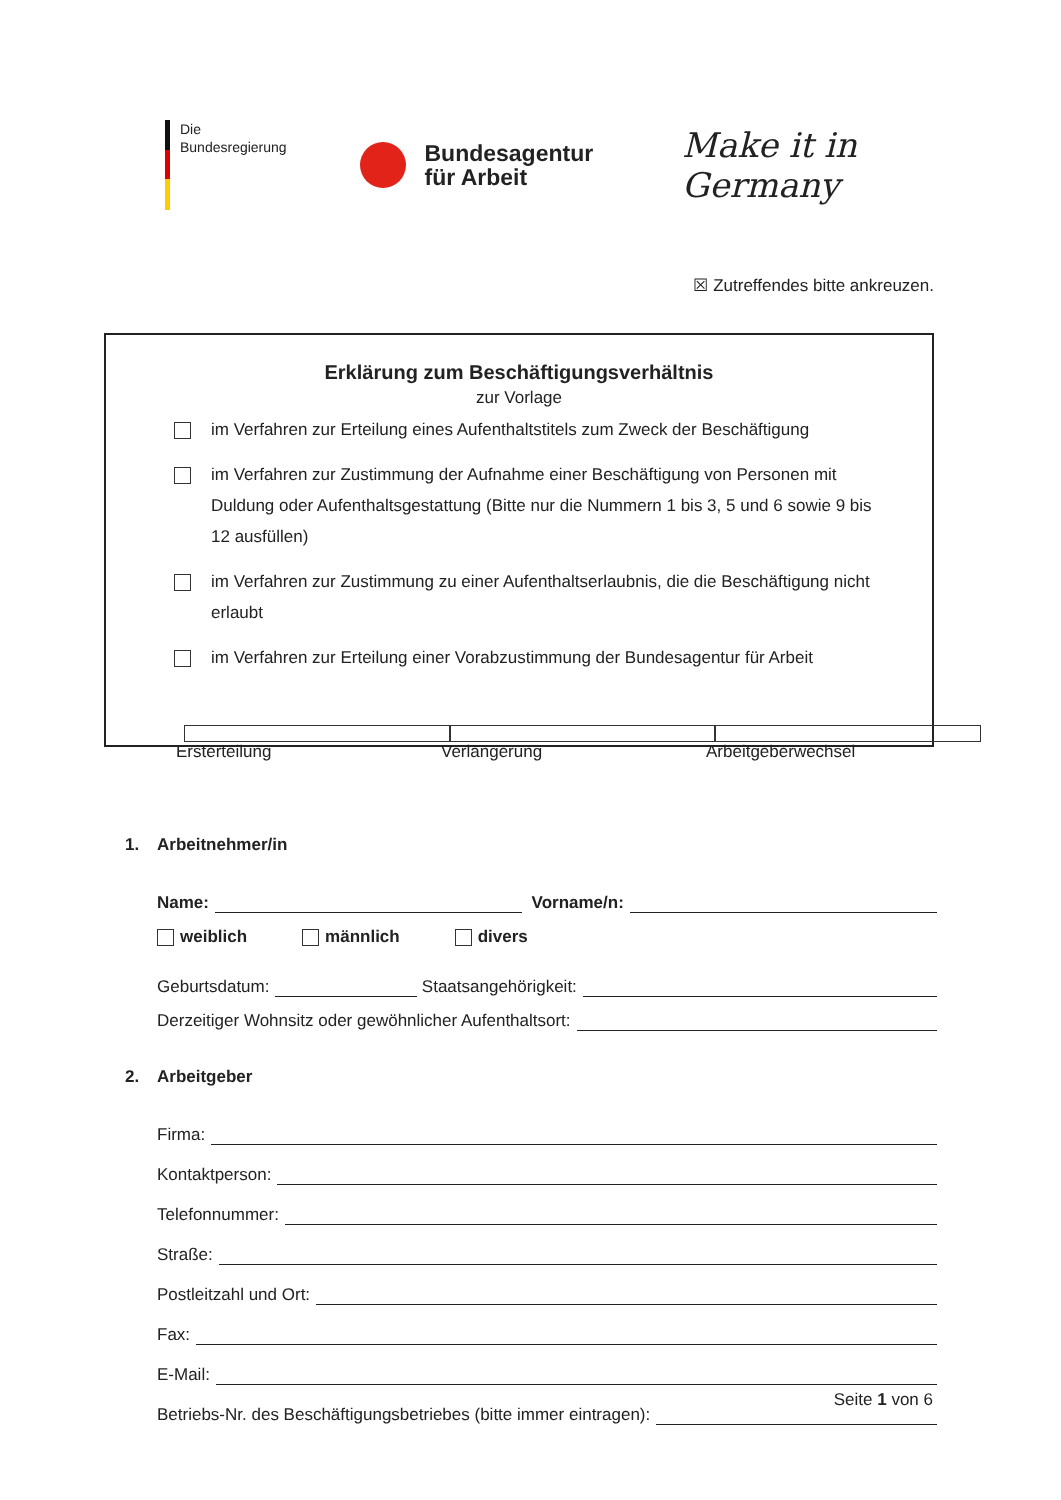Die
Bundesregierung
Bundesagentur
für Arbeit
Make it in Germany
☒ Zutreffendes bitte ankreuzen.
Erklärung zum Beschäftigungsverhältnis
zur Vorlage
im Verfahren zur Erteilung eines Aufenthaltstitels zum Zweck der Beschäftigung
im Verfahren zur Zustimmung der Aufnahme einer Beschäftigung von Personen mit Duldung oder Aufenthaltsgestattung (Bitte nur die Nummern 1 bis 3, 5 und 6 sowie 9 bis 12 ausfüllen)
im Verfahren zur Zustimmung zu einer Aufenthaltserlaubnis, die die Beschäftigung nicht erlaubt
im Verfahren zur Erteilung einer Vorabzustimmung der Bundesagentur für Arbeit
Ersterteilung Verlängerung Arbeitgeberwechsel
1. Arbeitnehmer/in
Name: Vorname/n:
weiblich männlich divers
Geburtsdatum: Staatsangehörigkeit:
Derzeitiger Wohnsitz oder gewöhnlicher Aufenthaltsort:
2. Arbeitgeber
Firma:
Kontaktperson:
Telefonnummer:
Straße:
Postleitzahl und Ort:
Fax:
E-Mail:
Betriebs-Nr. des Beschäftigungsbetriebes (bitte immer eintragen):
Seite 1 von 6